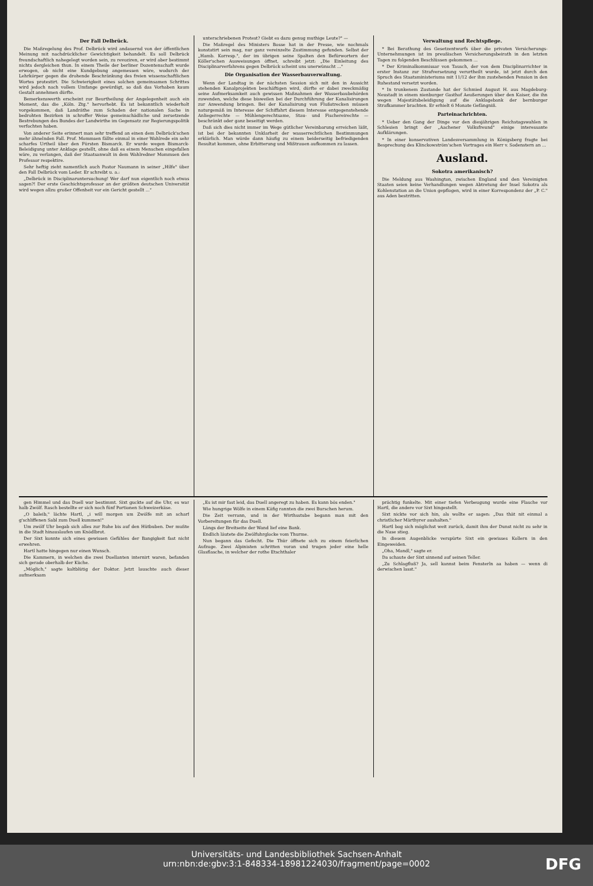Der Fall Delbrück.
Die Maßregelung des Prof. Delbrück wird andauernd von der öffentlichen Meinung mit nachdrücklicher Gewichtigkeit behandelt. Es soll Delbrück freundschaftlich nahegelegt worden sein, zu revoziren, er wird aber bestimmt nichts dergleichen thun. In einem Theile der berliner Dozentenschaft wurde erwogen, ob nicht eine Kundgebung angemessen wäre, wodurch der Lehrkörper gegen die drohende Beschränkung des freien wissenschaftlichen Wortes protestirt. Die Schwierigkeit eines solchen gemeinsamen Schrittes wird jedoch nach vollem Umfange gewürdigt, so daß das Vorhaben kaum Gestalt annehmen dürfte.
Bemerkenswerth erscheint zur Beurtheilung der Angelegenheit auch ein Moment, das die „Köln. Ztg." hervorhebt. Es ist bekanntlich wiederholt vorgekommen, daß Landräthe zum Schaden der nationalen Sache in bedrohten Bezirken in schroffer Weise gemeinschädliche und zersetzende Bestrebungen des Bundes der Landwirthe im Gegensatz zur Regierungspolitik verfochten haben.
Von anderer Seite erinnert man sehr treffend an einen dem Delbrück'schen mehr ähnelnden Fall. Prof. Mommsen fällte einmal in einer Wahlrede ein sehr scharfes Urtheil über den Fürsten Bismarck. Er wurde wegen Bismarck-Beleidigung unter Anklage gestellt, ohne daß es einem Menschen eingefallen wäre, zu verlangen, daß der Staatsanwalt in dem Wahlredner Mommsen den Professor respektire.
Sehr heftig zieht namentlich auch Pastor Naumann in seiner „Hilfe" über den Fall Delbrück vom Leder. Er schreibt u. a.:
„Delbrück in Disciplinaruntersuchung! Wer darf nun eigentlich noch etwas sagen?! Der erste Geschichtsprofessor an der größten deutschen Universität wird wegen allzu großer Offenheit vor ein Gericht gestellt ...“
unterschriebenen Protest? Giebt es dazu genug muthige Leute?" —
Die Maßregel des Ministers Bosse hat in der Presse, wie nochmals konstatirt sein mag, nur ganz vereinzelte Zustimmung gefunden. Selbst der „Hamb. Korresp.", der im übrigen seine Spalten den Befürwortern der Köller'schen Ausweisungen öffnet, schreibt jetzt: „Die Einleitung des Disciplinarverfahrens gegen Delbrück scheint uns unerwünscht ..."
Die Organisation der Wasserbauverwaltung.
Wenn der Landtag in der nächsten Session sich mit den in Aussicht stehenden Kanalprojekten beschäftigen wird, dürfte er dabei zweckmäßig seine Aufmerksamkeit auch gewissen Maßnahmen der Wasserbaubehörden zuwenden, welche diese bisweilen bei der Durchführung der Kanalisirungen zur Anwendung bringen. Bei der Kanalisirung von Flußstrecken müssen naturgemäß im Interesse der Schiffahrt diesem Interesse entgegenstehende Anliegerrechte — Mühlengerechtsame, Stau- und Fischereirechte — beschränkt oder ganz beseitigt werden.
Daß sich dies nicht immer im Wege gütlicher Vereinbarung erreichen läßt, ist bei der bekannten Unklarheit der wasserrechtlichen Bestimmungen erklärlich. Man würde dann häufig zu einem beiderseitig befriedigenden Resultat kommen, ohne Erbitterung und Mißtrauen aufkommen zu lassen.
Verwaltung und Rechtspflege.
* Bei Berathung des Gesetzentwurfs über die privaten Versicherungs-Unternehmungen ist im preußischen Versicherungsbeirath in den letzten Tagen zu folgenden Beschlüssen gekommen ...
* Der Kriminalkommissar von Tausch, der von dem Disciplinarrichter in erster Instanz zur Strafversetzung verurtheilt wurde, ist jetzt durch den Spruch des Staatsministeriums mit 11/12 der ihm zustehenden Pension in den Ruhestand versetzt worden.
* In trunkenem Zustande hat der Schmied August H. aus Magdeburg-Neustadt in einem nienburger Gasthof Aeußerungen über den Kaiser, die ihn wegen Majestätsbeleidigung auf die Anklagebank der bernburger Strafkammer brachten. Er erhielt 6 Monate Gefängniß.
Parteinachrichten.
* Ueber den Gang der Dinge vor den diesjährigen Reichstagswahlen in Schlesien bringt der „Aachener Volksfreund" einige interessante Aufklärungen.
* In einer konservativen Landesversammlung in Königsberg fragte bei Besprechung des Klinckowström'schen Vortrages ein Herr v. Sodenstern an ...
Ausland.
Sokotra amerikanisch?
Die Meldung aus Washington, zwischen England und den Vereinigten Staaten seien keine Verhandlungen wegen Abtretung der Insel Sokotra als Kohlenstation an die Union gepflogen, wird in einer Korrespondenz der „P. C." aus Aden bestritten.
gen Himmel und das Duell war bestimmt. Sixt guckte auf die Uhr, es war halb Zwölf. Rasch bestellte er sich noch fünf Portionen Schweizerkäse.
„O baleib," lächte Hartl, „i will morgen um Zwölfe mit an scharf g'schliffenen Sabl zum Duell kummen!"
Um zwölf Uhr begab sich alles zur Ruhe bis auf den Hütbuben. Der mußte in die Stadt hinauslaufen um Knödlbrot.
Der Sixt konnte sich eines gewissen Gefühles der Bangigkeit fast nicht erwehren.
Hartl hatte hingegen nur einen Wunsch.
Die Kammern, in welchen die zwei Duellanten internirt waren, befanden sich gerade oberhalb der Küche.
„Möglich," sagte kaltblütig der Doktor. Jetzt lauschte auch dieser aufmerksam
„Es ist mir fast leid, das Duell angeregt zu haben. Es kann bös enden."
Wie hungrige Wölfe in einem Käfig rannten die zwei Burschen herum.
Die Zeit verrann, und in der Wirthsstube begann man mit den Vorbereitungen für das Duell.
Längs der Breitseite der Wand lief eine Bank.
Endlich läutete die Zwölfuhrglocke vom Thurme.
Nun begann das Gefecht. Die Thür öffnete sich zu einem feierlichen Aufzuge. Zwei Alpinisten schritten voran und trugen jeder eine helle Glasflasche, in welcher der rothe Etschthaler
prächtig funkelte. Mit einer tiefen Verbeugung wurde eine Flasche vor Hartl, die andere vor Sixt hingestellt.
Sixt nickte vor sich hin, als wollte er sagen: „Das thät nit einmal a christlicher Märthyrer aushalten."
Hartl bog sich möglichst weit zurück, damit ihm der Dunst nicht zu sehr in die Nase stieg.
In diesem Augenblicke verspürte Sixt ein gewisses Kollern in den Eingeweiden.
„Oha, Mandl," sagte er.
Da schaute der Sixt sinnend auf seinen Teller.
„Zu Schlagfluß? Ja, sell kannst beim Fensterln aa haben — wenn di derwischen lasst."
Universitäts- und Landesbibliothek Sachsen-Anhalt
urn:nbn:de:gbv:3:1-848334-18981224030/fragment/page=0002
DFG